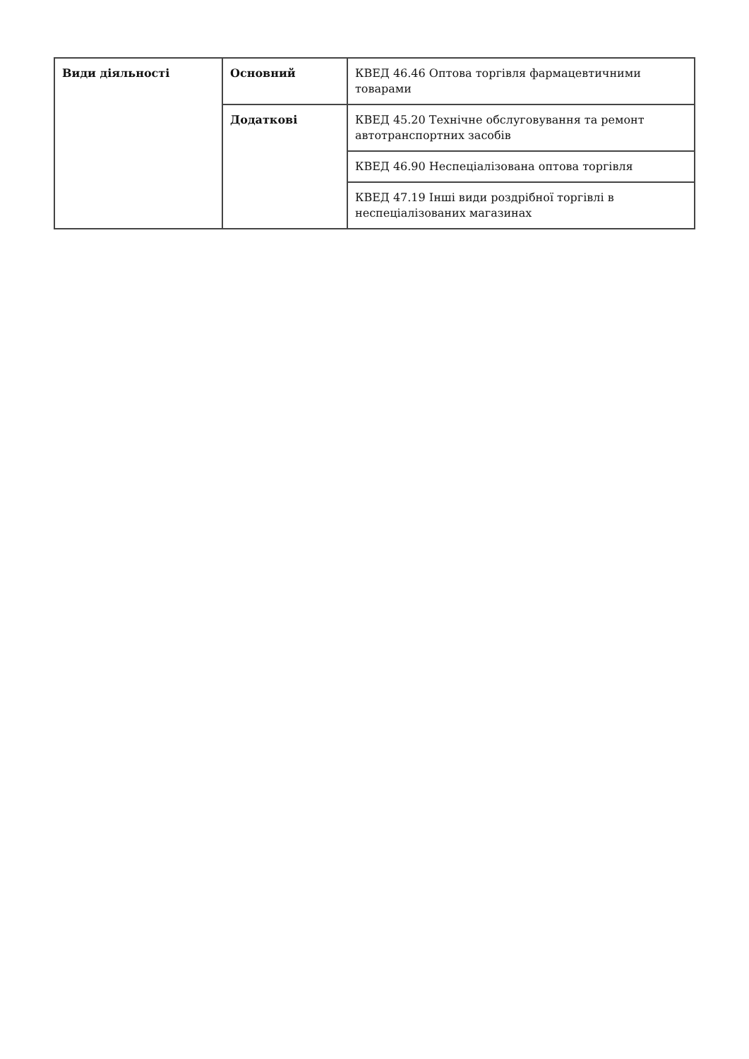| Види діяльності | Основний | КВЕД 46.46 Оптова торгівля фармацевтичними товарами |
| | Додаткові | КВЕД 45.20 Технічне обслуговування та ремонт автотранспортних засобів |
| | | КВЕД 46.90 Неспеціалізована оптова торгівля |
| | | КВЕД 47.19 Інші види роздрібної торгівлі в неспеціалізованих магазинах |